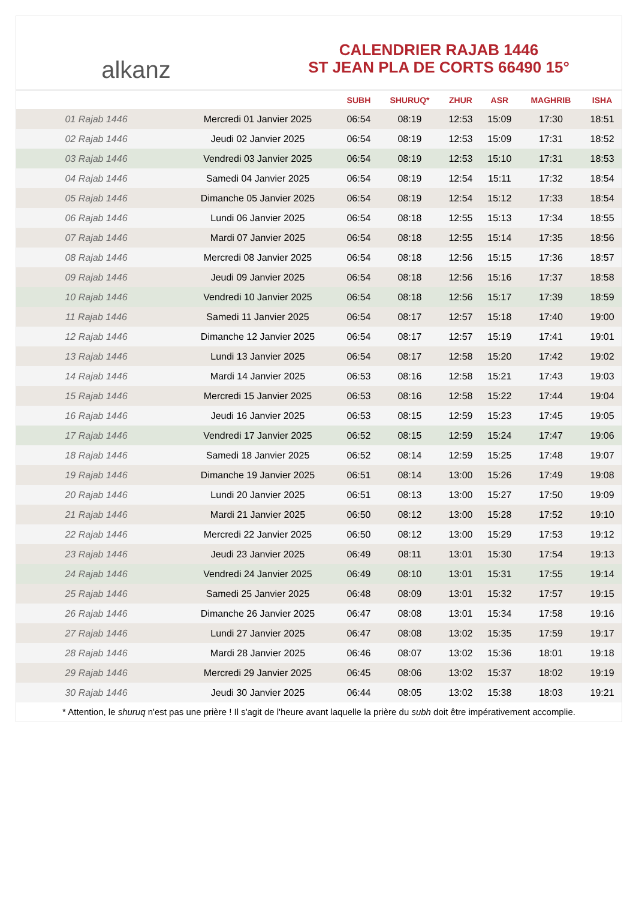alkanz
CALENDRIER RAJAB 1446
ST JEAN PLA DE CORTS 66490 15°
| | | SUBH | SHURUQ* | ZHUR | ASR | MAGHRIB | ISHA |
| --- | --- | --- | --- | --- | --- | --- | --- |
| 01 Rajab 1446 | Mercredi 01 Janvier 2025 | 06:54 | 08:19 | 12:53 | 15:09 | 17:30 | 18:51 |
| 02 Rajab 1446 | Jeudi 02 Janvier 2025 | 06:54 | 08:19 | 12:53 | 15:09 | 17:31 | 18:52 |
| 03 Rajab 1446 | Vendredi 03 Janvier 2025 | 06:54 | 08:19 | 12:53 | 15:10 | 17:31 | 18:53 |
| 04 Rajab 1446 | Samedi 04 Janvier 2025 | 06:54 | 08:19 | 12:54 | 15:11 | 17:32 | 18:54 |
| 05 Rajab 1446 | Dimanche 05 Janvier 2025 | 06:54 | 08:19 | 12:54 | 15:12 | 17:33 | 18:54 |
| 06 Rajab 1446 | Lundi 06 Janvier 2025 | 06:54 | 08:18 | 12:55 | 15:13 | 17:34 | 18:55 |
| 07 Rajab 1446 | Mardi 07 Janvier 2025 | 06:54 | 08:18 | 12:55 | 15:14 | 17:35 | 18:56 |
| 08 Rajab 1446 | Mercredi 08 Janvier 2025 | 06:54 | 08:18 | 12:56 | 15:15 | 17:36 | 18:57 |
| 09 Rajab 1446 | Jeudi 09 Janvier 2025 | 06:54 | 08:18 | 12:56 | 15:16 | 17:37 | 18:58 |
| 10 Rajab 1446 | Vendredi 10 Janvier 2025 | 06:54 | 08:18 | 12:56 | 15:17 | 17:39 | 18:59 |
| 11 Rajab 1446 | Samedi 11 Janvier 2025 | 06:54 | 08:17 | 12:57 | 15:18 | 17:40 | 19:00 |
| 12 Rajab 1446 | Dimanche 12 Janvier 2025 | 06:54 | 08:17 | 12:57 | 15:19 | 17:41 | 19:01 |
| 13 Rajab 1446 | Lundi 13 Janvier 2025 | 06:54 | 08:17 | 12:58 | 15:20 | 17:42 | 19:02 |
| 14 Rajab 1446 | Mardi 14 Janvier 2025 | 06:53 | 08:16 | 12:58 | 15:21 | 17:43 | 19:03 |
| 15 Rajab 1446 | Mercredi 15 Janvier 2025 | 06:53 | 08:16 | 12:58 | 15:22 | 17:44 | 19:04 |
| 16 Rajab 1446 | Jeudi 16 Janvier 2025 | 06:53 | 08:15 | 12:59 | 15:23 | 17:45 | 19:05 |
| 17 Rajab 1446 | Vendredi 17 Janvier 2025 | 06:52 | 08:15 | 12:59 | 15:24 | 17:47 | 19:06 |
| 18 Rajab 1446 | Samedi 18 Janvier 2025 | 06:52 | 08:14 | 12:59 | 15:25 | 17:48 | 19:07 |
| 19 Rajab 1446 | Dimanche 19 Janvier 2025 | 06:51 | 08:14 | 13:00 | 15:26 | 17:49 | 19:08 |
| 20 Rajab 1446 | Lundi 20 Janvier 2025 | 06:51 | 08:13 | 13:00 | 15:27 | 17:50 | 19:09 |
| 21 Rajab 1446 | Mardi 21 Janvier 2025 | 06:50 | 08:12 | 13:00 | 15:28 | 17:52 | 19:10 |
| 22 Rajab 1446 | Mercredi 22 Janvier 2025 | 06:50 | 08:12 | 13:00 | 15:29 | 17:53 | 19:12 |
| 23 Rajab 1446 | Jeudi 23 Janvier 2025 | 06:49 | 08:11 | 13:01 | 15:30 | 17:54 | 19:13 |
| 24 Rajab 1446 | Vendredi 24 Janvier 2025 | 06:49 | 08:10 | 13:01 | 15:31 | 17:55 | 19:14 |
| 25 Rajab 1446 | Samedi 25 Janvier 2025 | 06:48 | 08:09 | 13:01 | 15:32 | 17:57 | 19:15 |
| 26 Rajab 1446 | Dimanche 26 Janvier 2025 | 06:47 | 08:08 | 13:01 | 15:34 | 17:58 | 19:16 |
| 27 Rajab 1446 | Lundi 27 Janvier 2025 | 06:47 | 08:08 | 13:02 | 15:35 | 17:59 | 19:17 |
| 28 Rajab 1446 | Mardi 28 Janvier 2025 | 06:46 | 08:07 | 13:02 | 15:36 | 18:01 | 19:18 |
| 29 Rajab 1446 | Mercredi 29 Janvier 2025 | 06:45 | 08:06 | 13:02 | 15:37 | 18:02 | 19:19 |
| 30 Rajab 1446 | Jeudi 30 Janvier 2025 | 06:44 | 08:05 | 13:02 | 15:38 | 18:03 | 19:21 |
* Attention, le shuruq n'est pas une prière ! Il s'agit de l'heure avant laquelle la prière du subh doit être impérativement accomplie.